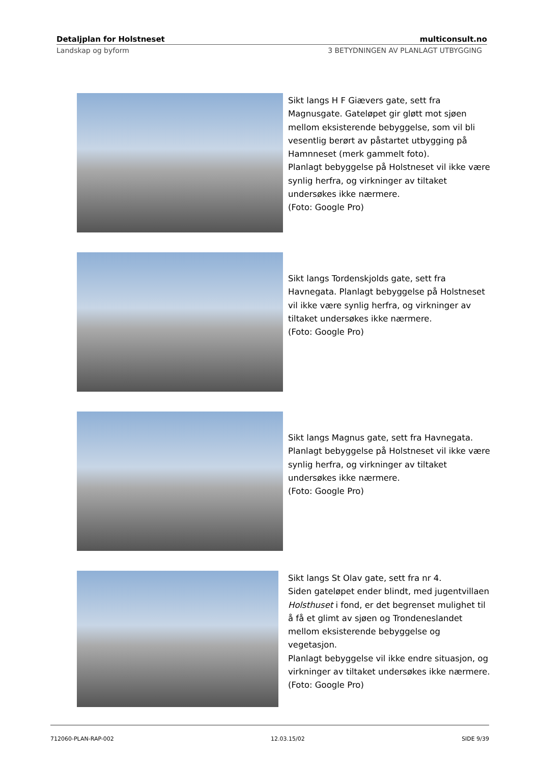Detaljplan for Holstneset multiconsult.no
Landskap og byform 3 BETYDNINGEN AV PLANLAGT UTBYGGING
Sikt langs H F Giævers gate, sett fra Magnusgate. Gateløpet gir gløtt mot sjøen mellom eksisterende bebyggelse, som vil bli vesentlig berørt av påstartet utbygging på Hamnneset (merk gammelt foto).
Planlagt bebyggelse på Holstneset vil ikke være synlig herfra, og virkninger av tiltaket undersøkes ikke nærmere.
(Foto: Google Pro)
Sikt langs Tordenskjolds gate, sett fra Havnegata. Planlagt bebyggelse på Holstneset vil ikke være synlig herfra, og virkninger av tiltaket undersøkes ikke nærmere.
(Foto: Google Pro)
Sikt langs Magnus gate, sett fra Havnegata. Planlagt bebyggelse på Holstneset vil ikke være synlig herfra, og virkninger av tiltaket undersøkes ikke nærmere.
(Foto: Google Pro)
Sikt langs St Olav gate, sett fra nr 4.
Siden gateløpet ender blindt, med jugentvillaen Holsthuset i fond, er det begrenset mulighet til å få et glimt av sjøen og Trondeneslandet mellom eksisterende bebyggelse og vegetasjon.
Planlagt bebyggelse vil ikke endre situasjon, og virkninger av tiltaket undersøkes ikke nærmere.
(Foto: Google Pro)
712060-PLAN-RAP-002 12.03.15/02 SIDE 9/39